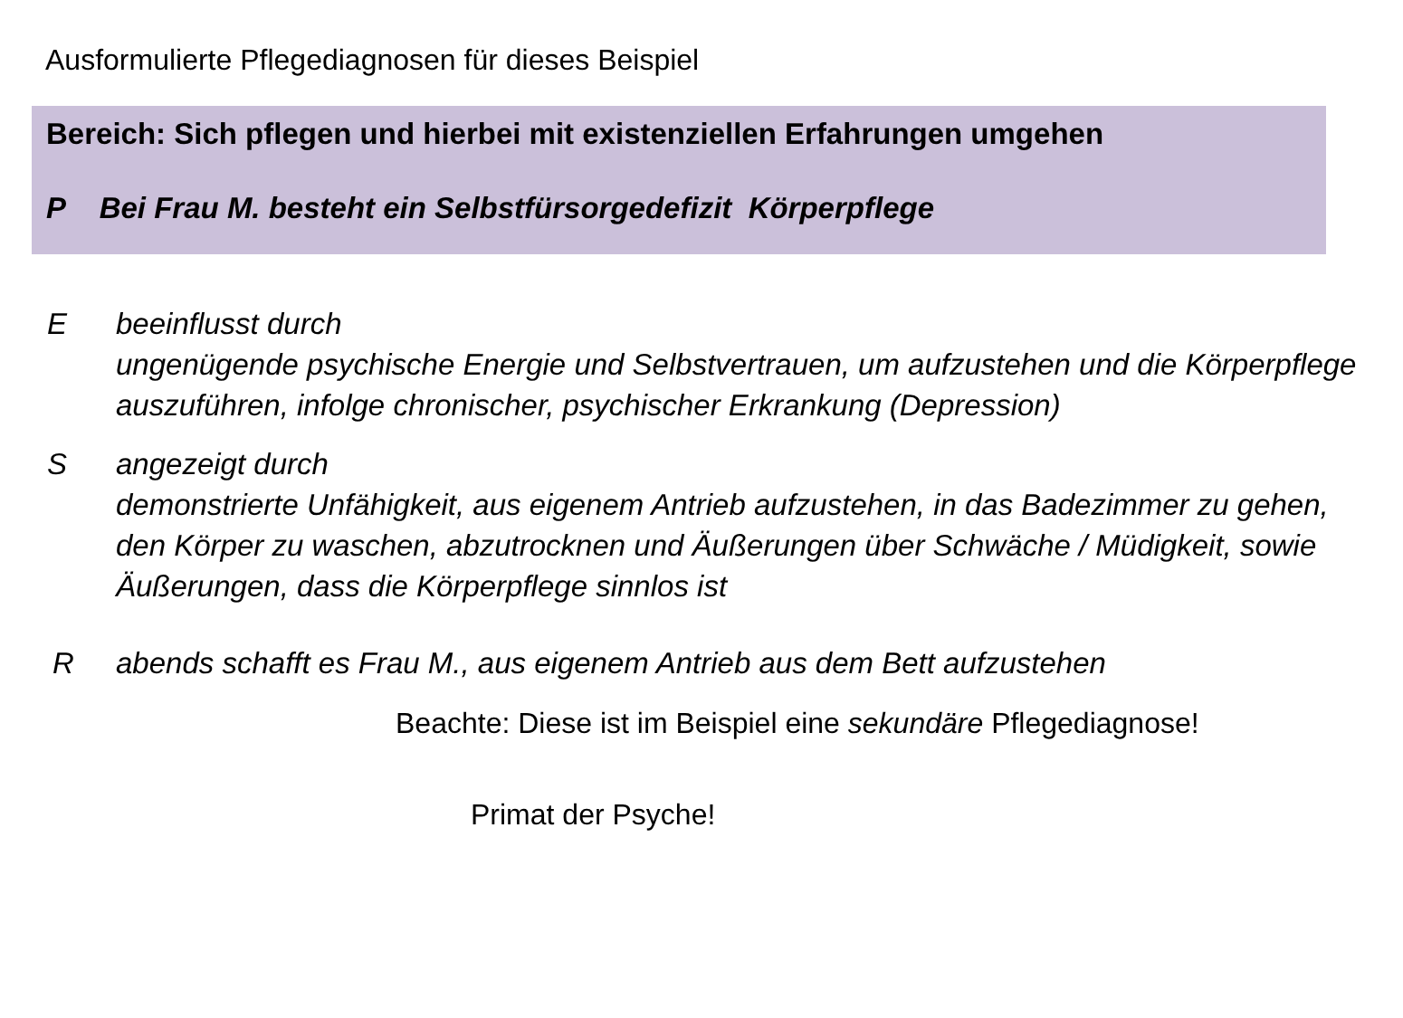Ausformulierte Pflegediagnosen für dieses Beispiel
Bereich: Sich pflegen und hierbei mit existenziellen Erfahrungen umgehen
P Bei Frau M. besteht ein Selbstfürsorgedefizit Körperpflege
E beeinflusst durch
ungenügende psychische Energie und Selbstvertrauen, um aufzustehen und die Körperpflege auszuführen, infolge chronischer, psychischer Erkrankung (Depression)
S angezeigt durch
demonstrierte Unfähigkeit, aus eigenem Antrieb aufzustehen, in das Badezimmer zu gehen, den Körper zu waschen, abzutrocknen und Äußerungen über Schwäche / Müdigkeit, sowie Äußerungen, dass die Körperpflege sinnlos ist
R abends schafft es Frau M., aus eigenem Antrieb aus dem Bett aufzustehen
Beachte: Diese ist im Beispiel eine sekundäre Pflegediagnose!
Primat der Psyche!